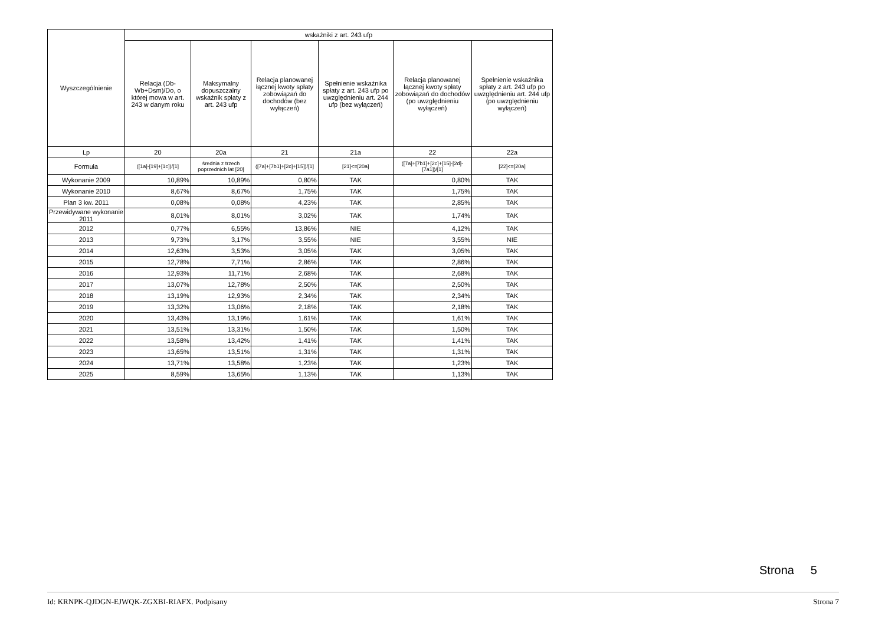| Wyszczególnienie | wskaźniki z art. 243 ufp | | | | | |
| --- | --- | --- | --- | --- | --- | --- |
| | Relacja (Db-Wb+Dsm)/Do, o której mowa w art. 243 w danym roku | Maksymalny dopuszczalny wskaźnik spłaty z art. 243 ufp | Relacja planowanej łącznej kwoty spłaty zobowiązań do dochodów (bez wyłączeń) | Spełnienie wskaźnika spłaty z art. 243 ufp po uwzględnieniu art. 244 ufp (bez wyłączeń) | Relacja planowanej łącznej kwoty spłaty zobowiązań do dochodów (po uwzględnieniu wyłączeń) | Spełnienie wskaźnika spłaty z art. 243 ufp po uwzględnieniu art. 244 ufp (po uwzględnieniu wyłączeń) |
| Lp | 20 | 20a | 21 | 21a | 22 | 22a |
| Formuła | ([1a]-[19]+[1c])/[1] | średnia z trzech poprzednich lat [20] | ([7a]+[7b1]+[2c]+[15])/[1] | [21]<=[20a] | ([7a]+[7b1]+[2c]+[15]-[2d]-[7a1])/[1] | [22]<=[20a] |
| Wykonanie 2009 | 10,89% | 10,89% | 0,80% | TAK | 0,80% | TAK |
| Wykonanie 2010 | 8,67% | 8,67% | 1,75% | TAK | 1,75% | TAK |
| Plan 3 kw. 2011 | 0,08% | 0,08% | 4,23% | TAK | 2,85% | TAK |
| Przewidywane wykonanie 2011 | 8,01% | 8,01% | 3,02% | TAK | 1,74% | TAK |
| 2012 | 0,77% | 6,55% | 13,86% | NIE | 4,12% | TAK |
| 2013 | 9,73% | 3,17% | 3,55% | NIE | 3,55% | NIE |
| 2014 | 12,63% | 3,53% | 3,05% | TAK | 3,05% | TAK |
| 2015 | 12,78% | 7,71% | 2,86% | TAK | 2,86% | TAK |
| 2016 | 12,93% | 11,71% | 2,68% | TAK | 2,68% | TAK |
| 2017 | 13,07% | 12,78% | 2,50% | TAK | 2,50% | TAK |
| 2018 | 13,19% | 12,93% | 2,34% | TAK | 2,34% | TAK |
| 2019 | 13,32% | 13,06% | 2,18% | TAK | 2,18% | TAK |
| 2020 | 13,43% | 13,19% | 1,61% | TAK | 1,61% | TAK |
| 2021 | 13,51% | 13,31% | 1,50% | TAK | 1,50% | TAK |
| 2022 | 13,58% | 13,42% | 1,41% | TAK | 1,41% | TAK |
| 2023 | 13,65% | 13,51% | 1,31% | TAK | 1,31% | TAK |
| 2024 | 13,71% | 13,58% | 1,23% | TAK | 1,23% | TAK |
| 2025 | 8,59% | 13,65% | 1,13% | TAK | 1,13% | TAK |
Strona 5
Id: KRNPK-QJDGN-EJWQK-ZGXBI-RIAFX. Podpisany Strona 7